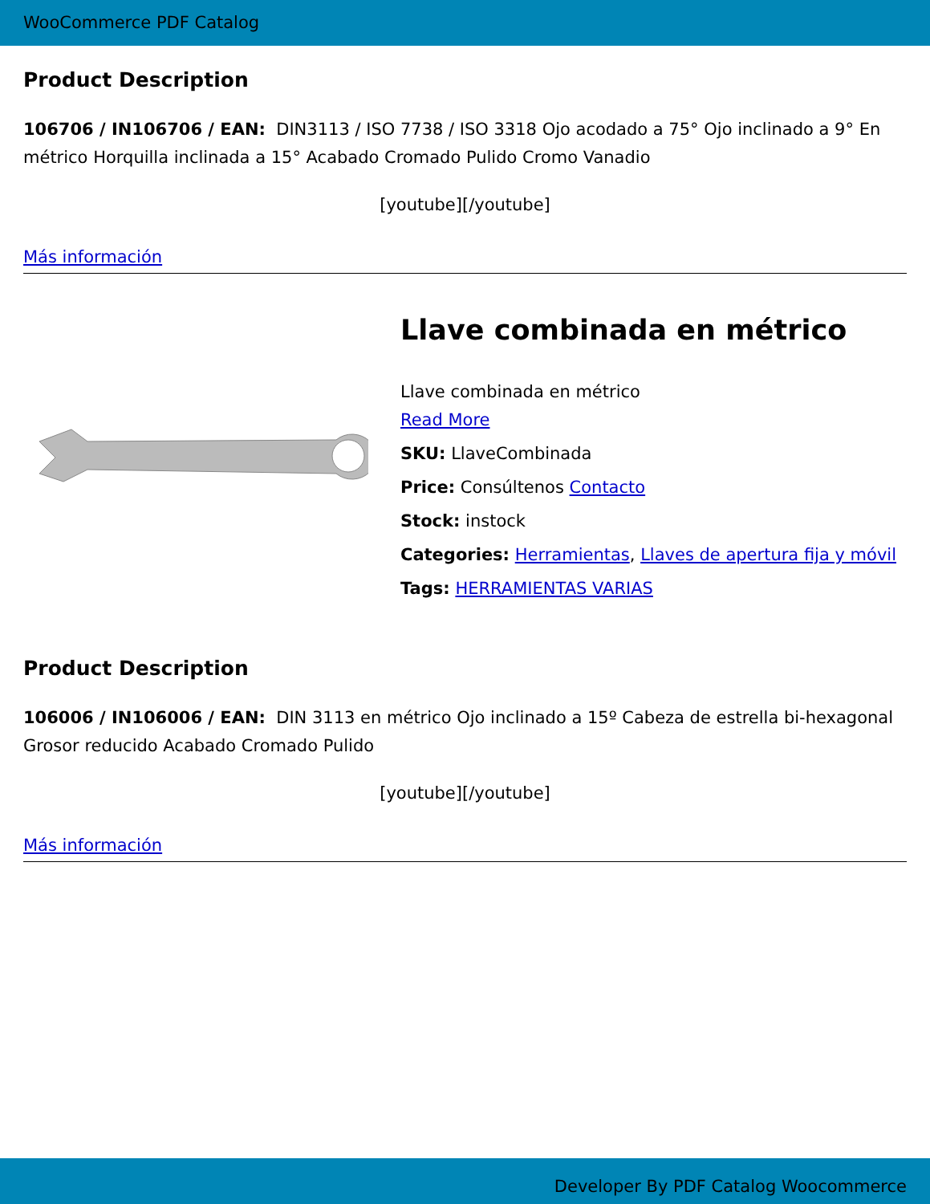WooCommerce PDF Catalog
Product Description
106706 / IN106706 / EAN: DIN3113 / ISO 7738 / ISO 3318 Ojo acodado a 75° Ojo inclinado a 9° En métrico Horquilla inclinada a 15° Acabado Cromado Pulido Cromo Vanadio
[youtube][/youtube]
Más información
Llave combinada en métrico
Llave combinada en métrico
Read More
SKU: LlaveCombinada
Price: Consúltenos Contacto
Stock: instock
Categories: Herramientas, Llaves de apertura fija y móvil
Tags: HERRAMIENTAS VARIAS
Product Description
106006 / IN106006 / EAN: DIN 3113 en métrico Ojo inclinado a 15º Cabeza de estrella bi-hexagonal Grosor reducido Acabado Cromado Pulido
[youtube][/youtube]
Más información
Developer By PDF Catalog Woocommerce